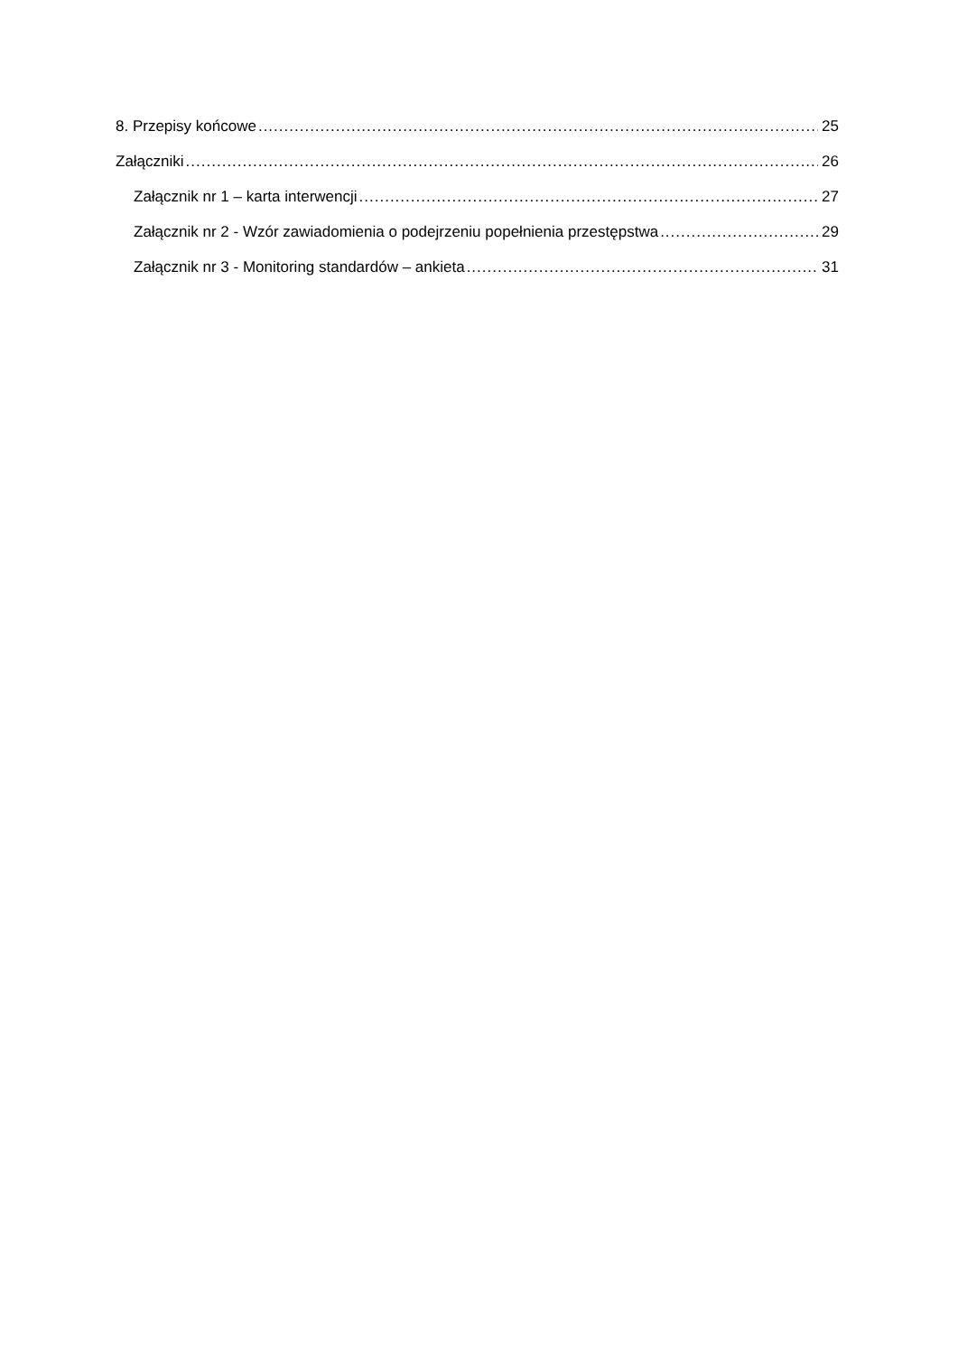8. Przepisy końcowe 25
Załączniki 26
Załącznik nr 1 – karta interwencji 27
Załącznik nr 2 - Wzór zawiadomienia o podejrzeniu popełnienia przestępstwa 29
Załącznik nr 3 - Monitoring standardów – ankieta 31